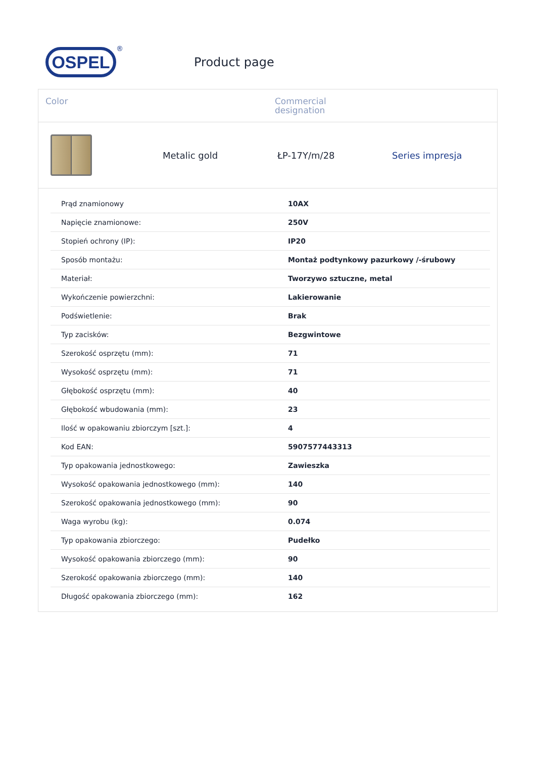OSPEL
®
Product page
Color Commercial
designation
Metalic gold ŁP-17Y/m/28 Series impresja
| Prąd znamionowy | 10AX |
| Napięcie znamionowe: | 250V |
| Stopień ochrony (IP): | IP20 |
| Sposób montażu: | Montaż podtynkowy pazurkowy /-śrubowy |
| Materiał: | Tworzywo sztuczne, metal |
| Wykończenie powierzchni: | Lakierowanie |
| Podświetlenie: | Brak |
| Typ zacisków: | Bezgwintowe |
| Szerokość osprzętu (mm): | 71 |
| Wysokość osprzętu (mm): | 71 |
| Głębokość osprzętu (mm): | 40 |
| Głębokość wbudowania (mm): | 23 |
| Ilość w opakowaniu zbiorczym [szt.]: | 4 |
| Kod EAN: | 5907577443313 |
| Typ opakowania jednostkowego: | Zawieszka |
| Wysokość opakowania jednostkowego (mm): | 140 |
| Szerokość opakowania jednostkowego (mm): | 90 |
| Waga wyrobu (kg): | 0.074 |
| Typ opakowania zbiorczego: | Pudełko |
| Wysokość opakowania zbiorczego (mm): | 90 |
| Szerokość opakowania zbiorczego (mm): | 140 |
| Długość opakowania zbiorczego (mm): | 162 |